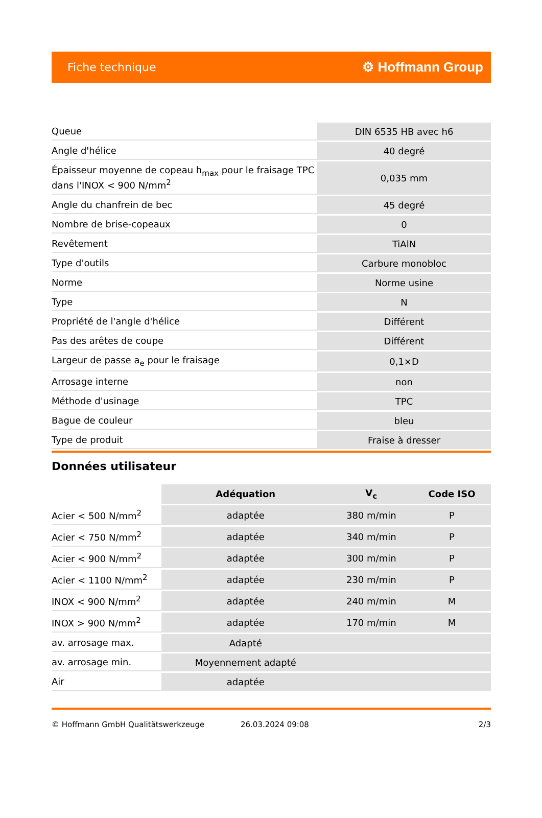Fiche technique ⚙ Hoffmann Group
| Queue | DIN 6535 HB avec h6 |
| Angle d'hélice | 40 degré |
| Épaisseur moyenne de copeau h<sub>max</sub> pour le fraisage TPC dans l'INOX < 900 N/mm<sup>2</sup> | 0,035 mm |
| Angle du chanfrein de bec | 45 degré |
| Nombre de brise-copeaux | 0 |
| Revêtement | TiAlN |
| Type d'outils | Carbure monobloc |
| Norme | Norme usine |
| Type | N |
| Propriété de l'angle d'hélice | Différent |
| Pas des arêtes de coupe | Différent |
| Largeur de passe a<sub>e</sub> pour le fraisage | 0,1×D |
| Arrosage interne | non |
| Méthode d'usinage | TPC |
| Bague de couleur | bleu |
| Type de produit | Fraise à dresser |
Données utilisateur
| | Adéquation | V<sub>c</sub> | Code ISO |
| --- | --- | --- | --- |
| Acier < 500 N/mm<sup>2</sup> | adaptée | 380 m/min | P |
| Acier < 750 N/mm<sup>2</sup> | adaptée | 340 m/min | P |
| Acier < 900 N/mm<sup>2</sup> | adaptée | 300 m/min | P |
| Acier < 1100 N/mm<sup>2</sup> | adaptée | 230 m/min | P |
| INOX < 900 N/mm<sup>2</sup> | adaptée | 240 m/min | M |
| INOX > 900 N/mm<sup>2</sup> | adaptée | 170 m/min | M |
| av. arrosage max. | Adapté | | |
| av. arrosage min. | Moyennement adapté | | |
| Air | adaptée | | |
© Hoffmann GmbH Qualitätswerkzeuge 26.03.2024 09:08 2/3